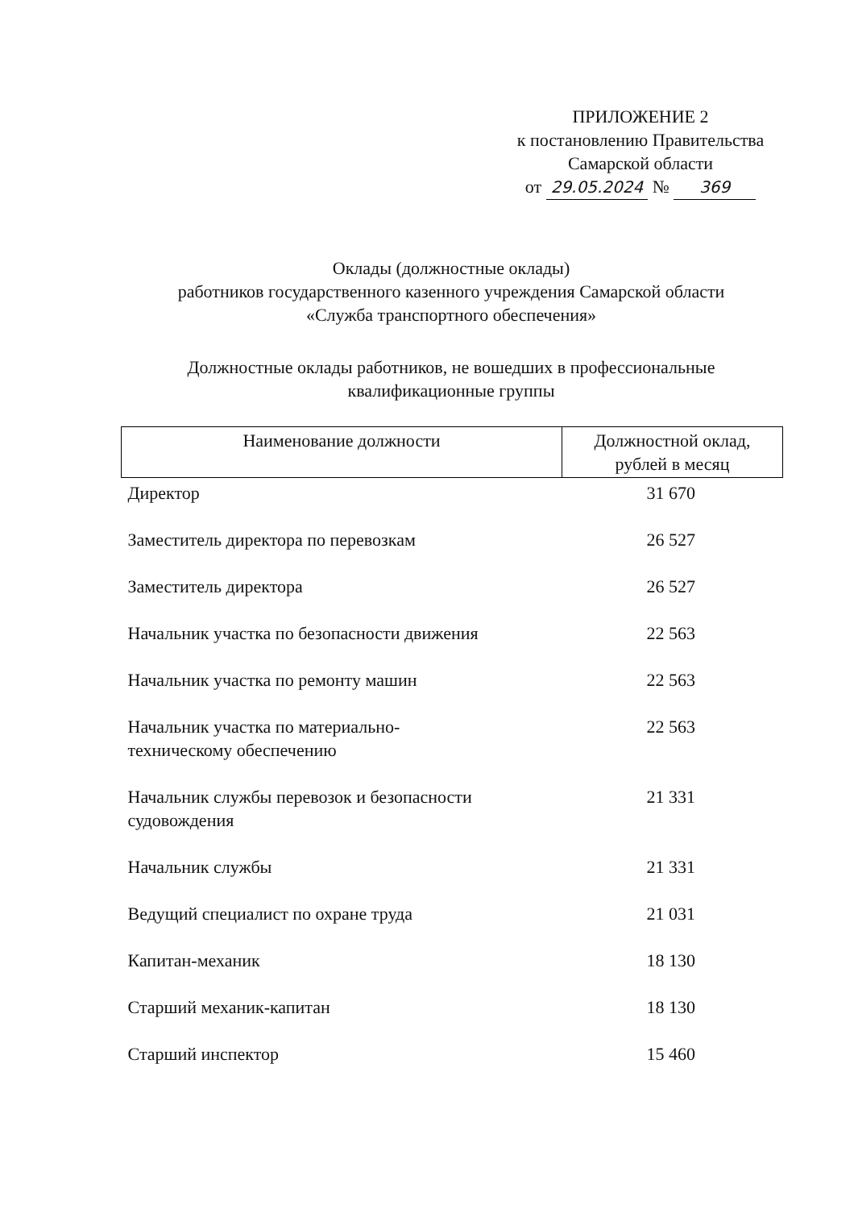ПРИЛОЖЕНИЕ 2
к постановлению Правительства
Самарской области
от 29.05.2024 № 369
Оклады (должностные оклады)
работников государственного казенного учреждения Самарской области
«Служба транспортного обеспечения»
Должностные оклады работников, не вошедших в профессиональные
квалификационные группы
| Наименование должности | Должностной оклад, рублей в месяц |
| --- | --- |
| Директор | 31 670 |
| Заместитель директора по перевозкам | 26 527 |
| Заместитель директора | 26 527 |
| Начальник участка по безопасности движения | 22 563 |
| Начальник участка по ремонту машин | 22 563 |
| Начальник участка по материально- техническому обеспечению | 22 563 |
| Начальник службы перевозок и безопасности судовождения | 21 331 |
| Начальник службы | 21 331 |
| Ведущий специалист по охране труда | 21 031 |
| Капитан-механик | 18 130 |
| Старший механик-капитан | 18 130 |
| Старший инспектор | 15 460 |